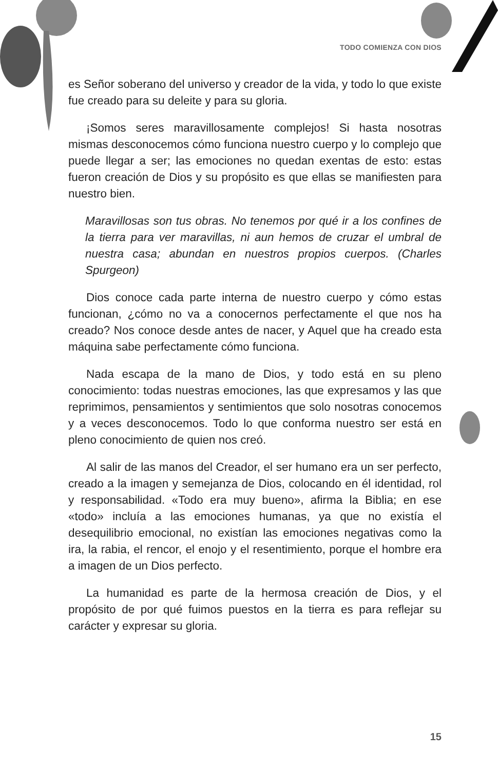TODO COMIENZA CON DIOS
es Señor soberano del universo y creador de la vida, y todo lo que existe fue creado para su deleite y para su gloria.
¡Somos seres maravillosamente complejos! Si hasta nosotras mismas desconocemos cómo funciona nuestro cuerpo y lo complejo que puede llegar a ser; las emociones no quedan exentas de esto: estas fueron creación de Dios y su propósito es que ellas se manifiesten para nuestro bien.
Maravillosas son tus obras. No tenemos por qué ir a los confines de la tierra para ver maravillas, ni aun hemos de cruzar el umbral de nuestra casa; abundan en nuestros propios cuerpos. (Charles Spurgeon)
Dios conoce cada parte interna de nuestro cuerpo y cómo estas funcionan, ¿cómo no va a conocernos perfectamente el que nos ha creado? Nos conoce desde antes de nacer, y Aquel que ha creado esta máquina sabe perfectamente cómo funciona.
Nada escapa de la mano de Dios, y todo está en su pleno conocimiento: todas nuestras emociones, las que expresamos y las que reprimimos, pensamientos y sentimientos que solo nosotras conocemos y a veces desconocemos. Todo lo que conforma nuestro ser está en pleno conocimiento de quien nos creó.
Al salir de las manos del Creador, el ser humano era un ser perfecto, creado a la imagen y semejanza de Dios, colocando en él identidad, rol y responsabilidad. «Todo era muy bueno», afirma la Biblia; en ese «todo» incluía a las emociones humanas, ya que no existía el desequilibrio emocional, no existían las emociones negativas como la ira, la rabia, el rencor, el enojo y el resentimiento, porque el hombre era a imagen de un Dios perfecto.
La humanidad es parte de la hermosa creación de Dios, y el propósito de por qué fuimos puestos en la tierra es para reflejar su carácter y expresar su gloria.
15